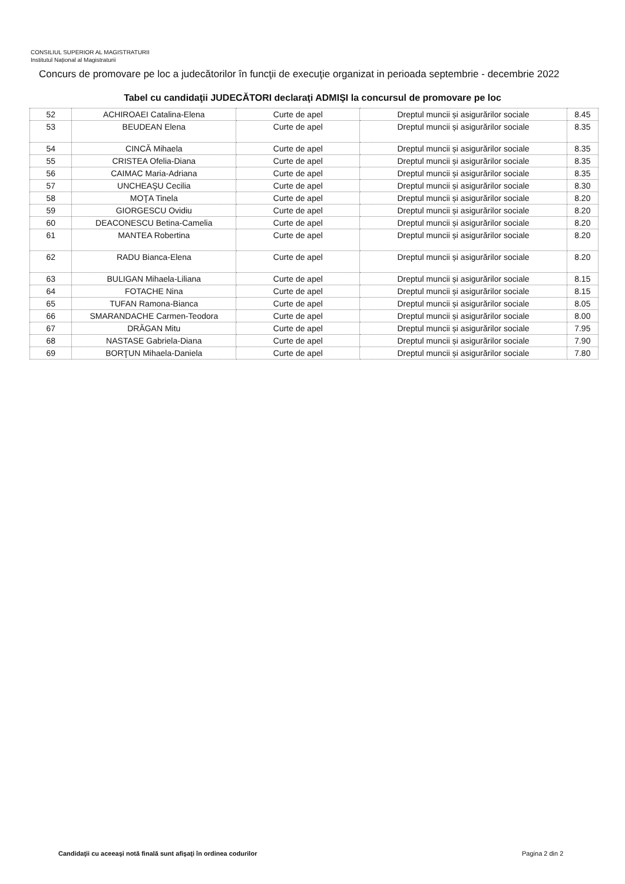CONSILIUL SUPERIOR AL MAGISTRATURII
Institutul Național al Magistraturii
Concurs de promovare pe loc a judecătorilor în funcţii de execuţie organizat in perioada septembrie - decembrie 2022
Tabel cu candidaţii JUDECĂTORI declaraţi ADMIŞI la concursul de promovare pe loc
| 52 | ACHIROAEI Catalina-Elena | Curte de apel | Dreptul muncii și asigurărilor sociale | 8.45 |
| 53 | BEUDEAN Elena | Curte de apel | Dreptul muncii și asigurărilor sociale | 8.35 |
| 54 | CINCĂ Mihaela | Curte de apel | Dreptul muncii și asigurărilor sociale | 8.35 |
| 55 | CRISTEA Ofelia-Diana | Curte de apel | Dreptul muncii și asigurărilor sociale | 8.35 |
| 56 | CAIMAC Maria-Adriana | Curte de apel | Dreptul muncii și asigurărilor sociale | 8.35 |
| 57 | UNCHEAŞU Cecilia | Curte de apel | Dreptul muncii și asigurărilor sociale | 8.30 |
| 58 | MOŢA Tinela | Curte de apel | Dreptul muncii și asigurărilor sociale | 8.20 |
| 59 | GIORGESCU Ovidiu | Curte de apel | Dreptul muncii și asigurărilor sociale | 8.20 |
| 60 | DEACONESCU Betina-Camelia | Curte de apel | Dreptul muncii și asigurărilor sociale | 8.20 |
| 61 | MANTEA Robertina | Curte de apel | Dreptul muncii și asigurărilor sociale | 8.20 |
| 62 | RADU Bianca-Elena | Curte de apel | Dreptul muncii și asigurărilor sociale | 8.20 |
| 63 | BULIGAN Mihaela-Liliana | Curte de apel | Dreptul muncii și asigurărilor sociale | 8.15 |
| 64 | FOTACHE Nina | Curte de apel | Dreptul muncii și asigurărilor sociale | 8.15 |
| 65 | TUFAN Ramona-Bianca | Curte de apel | Dreptul muncii și asigurărilor sociale | 8.05 |
| 66 | SMARANDACHE Carmen-Teodora | Curte de apel | Dreptul muncii și asigurărilor sociale | 8.00 |
| 67 | DRĂGAN Mitu | Curte de apel | Dreptul muncii și asigurărilor sociale | 7.95 |
| 68 | NASTASE Gabriela-Diana | Curte de apel | Dreptul muncii și asigurărilor sociale | 7.90 |
| 69 | BORŢUN Mihaela-Daniela | Curte de apel | Dreptul muncii și asigurărilor sociale | 7.80 |
Candidaţii cu aceeaşi notă finală sunt afişaţi în ordinea codurilor
Pagina 2 din 2